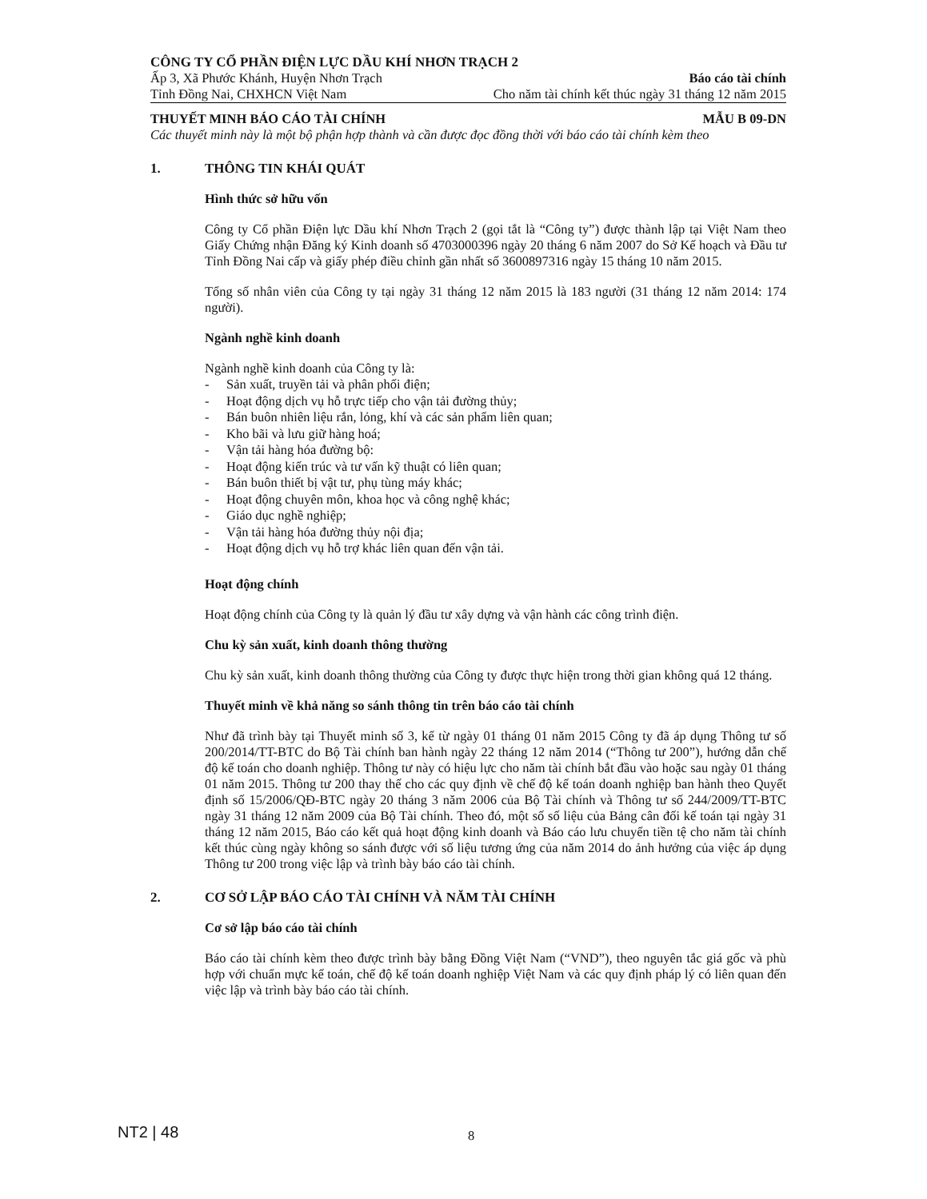CÔNG TY CỔ PHẦN ĐIỆN LỰC DẦU KHÍ NHƠN TRẠCH 2
Ấp 3, Xã Phước Khánh, Huyện Nhơn Trạch Báo cáo tài chính
Tỉnh Đồng Nai, CHXHCN Việt Nam Cho năm tài chính kết thúc ngày 31 tháng 12 năm 2015
THUYẾT MINH BÁO CÁO TÀI CHÍNH MẪU B 09-DN
Các thuyết minh này là một bộ phận hợp thành và cần được đọc đồng thời với báo cáo tài chính kèm theo
1. THÔNG TIN KHÁI QUÁT
Hình thức sở hữu vốn
Công ty Cổ phần Điện lực Dầu khí Nhơn Trạch 2 (gọi tắt là “Công ty”) được thành lập tại Việt Nam theo Giấy Chứng nhận Đăng ký Kinh doanh số 4703000396 ngày 20 tháng 6 năm 2007 do Sở Kế hoạch và Đầu tư Tỉnh Đồng Nai cấp và giấy phép điều chỉnh gần nhất số 3600897316 ngày 15 tháng 10 năm 2015.
Tổng số nhân viên của Công ty tại ngày 31 tháng 12 năm 2015 là 183 người (31 tháng 12 năm 2014: 174 người).
Ngành nghề kinh doanh
Ngành nghề kinh doanh của Công ty là:
- Sản xuất, truyền tải và phân phối điện;
- Hoạt động dịch vụ hỗ trực tiếp cho vận tải đường thủy;
- Bán buôn nhiên liệu rắn, lỏng, khí và các sản phẩm liên quan;
- Kho bãi và lưu giữ hàng hoá;
- Vận tải hàng hóa đường bộ:
- Hoạt động kiến trúc và tư vấn kỹ thuật có liên quan;
- Bán buôn thiết bị vật tư, phụ tùng máy khác;
- Hoạt động chuyên môn, khoa học và công nghệ khác;
- Giáo dục nghề nghiệp;
- Vận tải hàng hóa đường thủy nội địa;
- Hoạt động dịch vụ hỗ trợ khác liên quan đến vận tải.
Hoạt động chính
Hoạt động chính của Công ty là quản lý đầu tư xây dựng và vận hành các công trình điện.
Chu kỳ sản xuất, kinh doanh thông thường
Chu kỳ sản xuất, kinh doanh thông thường của Công ty được thực hiện trong thời gian không quá 12 tháng.
Thuyết minh về khả năng so sánh thông tin trên báo cáo tài chính
Như đã trình bày tại Thuyết minh số 3, kể từ ngày 01 tháng 01 năm 2015 Công ty đã áp dụng Thông tư số 200/2014/TT-BTC do Bộ Tài chính ban hành ngày 22 tháng 12 năm 2014 (“Thông tư 200”), hướng dẫn chế độ kế toán cho doanh nghiệp. Thông tư này có hiệu lực cho năm tài chính bắt đầu vào hoặc sau ngày 01 tháng 01 năm 2015. Thông tư 200 thay thế cho các quy định về chế độ kế toán doanh nghiệp ban hành theo Quyết định số 15/2006/QĐ-BTC ngày 20 tháng 3 năm 2006 của Bộ Tài chính và Thông tư số 244/2009/TT-BTC ngày 31 tháng 12 năm 2009 của Bộ Tài chính. Theo đó, một số số liệu của Bảng cân đối kế toán tại ngày 31 tháng 12 năm 2015, Báo cáo kết quả hoạt động kinh doanh và Báo cáo lưu chuyển tiền tệ cho năm tài chính kết thúc cùng ngày không so sánh được với số liệu tương ứng của năm 2014 do ảnh hưởng của việc áp dụng Thông tư 200 trong việc lập và trình bày báo cáo tài chính.
2. CƠ SỞ LẬP BÁO CÁO TÀI CHÍNH VÀ NĂM TÀI CHÍNH
Cơ sở lập báo cáo tài chính
Báo cáo tài chính kèm theo được trình bày bằng Đồng Việt Nam (“VND”), theo nguyên tắc giá gốc và phù hợp với chuẩn mực kế toán, chế độ kế toán doanh nghiệp Việt Nam và các quy định pháp lý có liên quan đến việc lập và trình bày báo cáo tài chính.
NT2 | 48 8